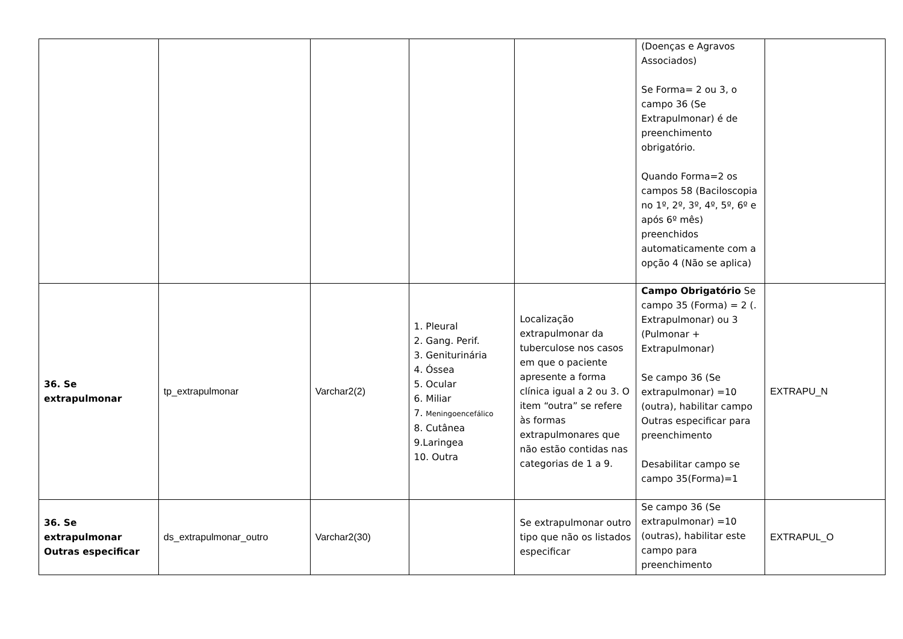| | | | | | (Doenças e Agravos Associados) Se Forma= 2 ou 3, o campo 36 (Se Extrapulmonar) é de preenchimento obrigatório. Quando Forma=2 os campos 58 (Baciloscopia no 1º, 2º, 3º, 4º, 5º, 6º e após 6º mês) preenchidos automaticamente com a opção 4 (Não se aplica) | |
| 36. Se extrapulmonar | tp_extrapulmonar | Varchar2(2) | 1. Pleural 2. Gang. Perif. 3. Geniturinária 4. Óssea 5. Ocular 6. Miliar 7. Meningoencefálico 8. Cutânea 9.Laringea 10. Outra | Localização extrapulmonar da tuberculose nos casos em que o paciente apresente a forma clínica igual a 2 ou 3. O item “outra” se refere às formas extrapulmonares que não estão contidas nas categorias de 1 a 9. | Campo Obrigatório Se campo 35 (Forma) = 2 (. Extrapulmonar) ou 3 (Pulmonar + Extrapulmonar) Se campo 36 (Se extrapulmonar) =10 (outra), habilitar campo Outras especificar para preenchimento Desabilitar campo se campo 35(Forma)=1 | EXTRAPU_N |
| 36. Se extrapulmonar Outras especificar | ds_extrapulmonar_outro | Varchar2(30) | | Se extrapulmonar outro tipo que não os listados especificar | Se campo 36 (Se extrapulmonar) =10 (outras), habilitar este campo para preenchimento | EXTRAPUL_O |